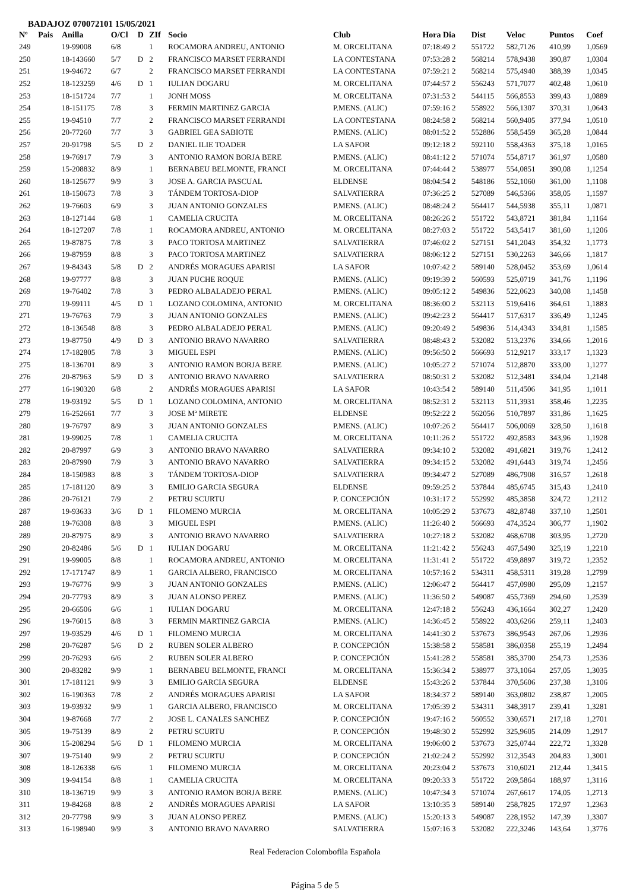BADAJOZ 070072101 15/05/2021
| Nº | Pais | Anilla | O/Cl | D | ZIf | Socio | Club | Hora Dia | Dist | Veloc | Puntos | Coef |
| --- | --- | --- | --- | --- | --- | --- | --- | --- | --- | --- | --- | --- |
| 249 | | 19-99008 | 6/8 | | 1 | ROCAMORA ANDREU, ANTONIO | M. ORCELITANA | 07:18:49 2 | 551722 | 582,7126 | 410,99 | 1,0569 |
| 250 | | 18-143660 | 5/7 | D | 2 | FRANCISCO MARSET FERRANDI | LA CONTESTANA | 07:53:28 2 | 568214 | 578,9438 | 390,87 | 1,0304 |
| 251 | | 19-94672 | 6/7 | | 2 | FRANCISCO MARSET FERRANDI | LA CONTESTANA | 07:59:21 2 | 568214 | 575,4940 | 388,39 | 1,0345 |
| 252 | | 18-123259 | 4/6 | D | 1 | IULIAN DOGARU | M. ORCELITANA | 07:44:57 2 | 556243 | 571,7077 | 402,48 | 1,0610 |
| 253 | | 18-151724 | 7/7 | | 1 | JONH MOSS | M. ORCELITANA | 07:31:53 2 | 544115 | 566,8553 | 399,43 | 1,0889 |
| 254 | | 18-151175 | 7/8 | | 3 | FERMIN MARTINEZ GARCIA | P.MENS. (ALIC) | 07:59:16 2 | 558922 | 566,1307 | 370,31 | 1,0643 |
| 255 | | 19-94510 | 7/7 | | 2 | FRANCISCO MARSET FERRANDI | LA CONTESTANA | 08:24:58 2 | 568214 | 560,9405 | 377,94 | 1,0510 |
| 256 | | 20-77260 | 7/7 | | 3 | GABRIEL GEA SABIOTE | P.MENS. (ALIC) | 08:01:52 2 | 552886 | 558,5459 | 365,28 | 1,0844 |
| 257 | | 20-91798 | 5/5 | D | 2 | DANIEL ILIE TOADER | LA SAFOR | 09:12:18 2 | 592110 | 558,4363 | 375,18 | 1,0165 |
| 258 | | 19-76917 | 7/9 | | 3 | ANTONIO RAMON BORJA BERE | P.MENS. (ALIC) | 08:41:12 2 | 571074 | 554,8717 | 361,97 | 1,0580 |
| 259 | | 15-208832 | 8/9 | | 1 | BERNABEU BELMONTE, FRANCI | M. ORCELITANA | 07:44:44 2 | 538977 | 554,0851 | 390,08 | 1,1254 |
| 260 | | 18-125677 | 9/9 | | 3 | JOSE A. GARCIA PASCUAL | ELDENSE | 08:04:54 2 | 548186 | 552,1060 | 361,00 | 1,1108 |
| 261 | | 18-150673 | 7/8 | | 3 | TÁNDEM TORTOSA-DIOP | SALVATIERRA | 07:36:25 2 | 527089 | 546,5366 | 358,05 | 1,1597 |
| 262 | | 19-76603 | 6/9 | | 3 | JUAN ANTONIO GONZALES | P.MENS. (ALIC) | 08:48:24 2 | 564417 | 544,5938 | 355,11 | 1,0871 |
| 263 | | 18-127144 | 6/8 | | 1 | CAMELIA CRUCITA | M. ORCELITANA | 08:26:26 2 | 551722 | 543,8721 | 381,84 | 1,1164 |
| 264 | | 18-127207 | 7/8 | | 1 | ROCAMORA ANDREU, ANTONIO | M. ORCELITANA | 08:27:03 2 | 551722 | 543,5417 | 381,60 | 1,1206 |
| 265 | | 19-87875 | 7/8 | | 3 | PACO TORTOSA MARTINEZ | SALVATIERRA | 07:46:02 2 | 527151 | 541,2043 | 354,32 | 1,1773 |
| 266 | | 19-87959 | 8/8 | | 3 | PACO TORTOSA MARTINEZ | SALVATIERRA | 08:06:12 2 | 527151 | 530,2263 | 346,66 | 1,1817 |
| 267 | | 19-84343 | 5/8 | D | 2 | ANDRÉS MORAGUES APARISI | LA SAFOR | 10:07:42 2 | 589140 | 528,0452 | 353,69 | 1,0614 |
| 268 | | 19-97777 | 8/8 | | 3 | JUAN PUCHE ROQUE | P.MENS. (ALIC) | 09:19:39 2 | 560593 | 525,0719 | 341,76 | 1,1196 |
| 269 | | 19-76402 | 7/8 | | 3 | PEDRO ALBALADEJO PERAL | P.MENS. (ALIC) | 09:05:12 2 | 549836 | 522,0623 | 340,08 | 1,1458 |
| 270 | | 19-99111 | 4/5 | D | 1 | LOZANO COLOMINA, ANTONIO | M. ORCELITANA | 08:36:00 2 | 532113 | 519,6416 | 364,61 | 1,1883 |
| 271 | | 19-76763 | 7/9 | | 3 | JUAN ANTONIO GONZALES | P.MENS. (ALIC) | 09:42:23 2 | 564417 | 517,6317 | 336,49 | 1,1245 |
| 272 | | 18-136548 | 8/8 | | 3 | PEDRO ALBALADEJO PERAL | P.MENS. (ALIC) | 09:20:49 2 | 549836 | 514,4343 | 334,81 | 1,1585 |
| 273 | | 19-87750 | 4/9 | D | 3 | ANTONIO BRAVO NAVARRO | SALVATIERRA | 08:48:43 2 | 532082 | 513,2376 | 334,66 | 1,2016 |
| 274 | | 17-182805 | 7/8 | | 3 | MIGUEL ESPI | P.MENS. (ALIC) | 09:56:50 2 | 566693 | 512,9217 | 333,17 | 1,1323 |
| 275 | | 18-136701 | 8/9 | | 3 | ANTONIO RAMON BORJA BERE | P.MENS. (ALIC) | 10:05:27 2 | 571074 | 512,8870 | 333,00 | 1,1277 |
| 276 | | 20-87963 | 5/9 | D | 3 | ANTONIO BRAVO NAVARRO | SALVATIERRA | 08:50:31 2 | 532082 | 512,3481 | 334,04 | 1,2148 |
| 277 | | 16-190320 | 6/8 | | 2 | ANDRÉS MORAGUES APARISI | LA SAFOR | 10:43:54 2 | 589140 | 511,4506 | 341,95 | 1,1011 |
| 278 | | 19-93192 | 5/5 | D | 1 | LOZANO COLOMINA, ANTONIO | M. ORCELITANA | 08:52:31 2 | 532113 | 511,3931 | 358,46 | 1,2235 |
| 279 | | 16-252661 | 7/7 | | 3 | JOSE Mª MIRETE | ELDENSE | 09:52:22 2 | 562056 | 510,7897 | 331,86 | 1,1625 |
| 280 | | 19-76797 | 8/9 | | 3 | JUAN ANTONIO GONZALES | P.MENS. (ALIC) | 10:07:26 2 | 564417 | 506,0069 | 328,50 | 1,1618 |
| 281 | | 19-99025 | 7/8 | | 1 | CAMELIA CRUCITA | M. ORCELITANA | 10:11:26 2 | 551722 | 492,8583 | 343,96 | 1,1928 |
| 282 | | 20-87997 | 6/9 | | 3 | ANTONIO BRAVO NAVARRO | SALVATIERRA | 09:34:10 2 | 532082 | 491,6821 | 319,76 | 1,2412 |
| 283 | | 20-87990 | 7/9 | | 3 | ANTONIO BRAVO NAVARRO | SALVATIERRA | 09:34:15 2 | 532082 | 491,6443 | 319,74 | 1,2456 |
| 284 | | 18-150983 | 8/8 | | 3 | TÁNDEM TORTOSA-DIOP | SALVATIERRA | 09:34:47 2 | 527089 | 486,7908 | 316,57 | 1,2618 |
| 285 | | 17-181120 | 8/9 | | 3 | EMILIO GARCIA SEGURA | ELDENSE | 09:59:25 2 | 537844 | 485,6745 | 315,43 | 1,2410 |
| 286 | | 20-76121 | 7/9 | | 2 | PETRU SCURTU | P. CONCEPCIÓN | 10:31:17 2 | 552992 | 485,3858 | 324,72 | 1,2112 |
| 287 | | 19-93633 | 3/6 | D | 1 | FILOMENO MURCIA | M. ORCELITANA | 10:05:29 2 | 537673 | 482,8748 | 337,10 | 1,2501 |
| 288 | | 19-76308 | 8/8 | | 3 | MIGUEL ESPI | P.MENS. (ALIC) | 11:26:40 2 | 566693 | 474,3524 | 306,77 | 1,1902 |
| 289 | | 20-87975 | 8/9 | | 3 | ANTONIO BRAVO NAVARRO | SALVATIERRA | 10:27:18 2 | 532082 | 468,6708 | 303,95 | 1,2720 |
| 290 | | 20-82486 | 5/6 | D | 1 | IULIAN DOGARU | M. ORCELITANA | 11:21:42 2 | 556243 | 467,5490 | 325,19 | 1,2210 |
| 291 | | 19-99005 | 8/8 | | 1 | ROCAMORA ANDREU, ANTONIO | M. ORCELITANA | 11:31:41 2 | 551722 | 459,8897 | 319,72 | 1,2352 |
| 292 | | 17-171747 | 8/9 | | 1 | GARCIA ALBERO, FRANCISCO | M. ORCELITANA | 10:57:16 2 | 534311 | 458,5311 | 319,28 | 1,2799 |
| 293 | | 19-76776 | 9/9 | | 3 | JUAN ANTONIO GONZALES | P.MENS. (ALIC) | 12:06:47 2 | 564417 | 457,0980 | 295,09 | 1,2157 |
| 294 | | 20-77793 | 8/9 | | 3 | JUAN ALONSO PEREZ | P.MENS. (ALIC) | 11:36:50 2 | 549087 | 455,7369 | 294,60 | 1,2539 |
| 295 | | 20-66506 | 6/6 | | 1 | IULIAN DOGARU | M. ORCELITANA | 12:47:18 2 | 556243 | 436,1664 | 302,27 | 1,2420 |
| 296 | | 19-76015 | 8/8 | | 3 | FERMIN MARTINEZ GARCIA | P.MENS. (ALIC) | 14:36:45 2 | 558922 | 403,6266 | 259,11 | 1,2403 |
| 297 | | 19-93529 | 4/6 | D | 1 | FILOMENO MURCIA | M. ORCELITANA | 14:41:30 2 | 537673 | 386,9543 | 267,06 | 1,2936 |
| 298 | | 20-76287 | 5/6 | D | 2 | RUBEN SOLER ALBERO | P. CONCEPCIÓN | 15:38:58 2 | 558581 | 386,0358 | 255,19 | 1,2494 |
| 299 | | 20-76293 | 6/6 | | 2 | RUBEN SOLER ALBERO | P. CONCEPCIÓN | 15:41:28 2 | 558581 | 385,3700 | 254,73 | 1,2536 |
| 300 | | 20-83282 | 9/9 | | 1 | BERNABEU BELMONTE, FRANCI | M. ORCELITANA | 15:36:34 2 | 538977 | 373,1064 | 257,05 | 1,3035 |
| 301 | | 17-181121 | 9/9 | | 3 | EMILIO GARCIA SEGURA | ELDENSE | 15:43:26 2 | 537844 | 370,5606 | 237,38 | 1,3106 |
| 302 | | 16-190363 | 7/8 | | 2 | ANDRÉS MORAGUES APARISI | LA SAFOR | 18:34:37 2 | 589140 | 363,0802 | 238,87 | 1,2005 |
| 303 | | 19-93932 | 9/9 | | 1 | GARCIA ALBERO, FRANCISCO | M. ORCELITANA | 17:05:39 2 | 534311 | 348,3917 | 239,41 | 1,3281 |
| 304 | | 19-87668 | 7/7 | | 2 | JOSE L. CANALES SANCHEZ | P. CONCEPCIÓN | 19:47:16 2 | 560552 | 330,6571 | 217,18 | 1,2701 |
| 305 | | 19-75139 | 8/9 | | 2 | PETRU SCURTU | P. CONCEPCIÓN | 19:48:30 2 | 552992 | 325,9605 | 214,09 | 1,2917 |
| 306 | | 15-208294 | 5/6 | D | 1 | FILOMENO MURCIA | M. ORCELITANA | 19:06:00 2 | 537673 | 325,0744 | 222,72 | 1,3328 |
| 307 | | 19-75140 | 9/9 | | 2 | PETRU SCURTU | P. CONCEPCIÓN | 21:02:24 2 | 552992 | 312,3543 | 204,83 | 1,3001 |
| 308 | | 18-126338 | 6/6 | | 1 | FILOMENO MURCIA | M. ORCELITANA | 20:23:04 2 | 537673 | 310,6021 | 212,44 | 1,3415 |
| 309 | | 19-94154 | 8/8 | | 1 | CAMELIA CRUCITA | M. ORCELITANA | 09:20:33 3 | 551722 | 269,5864 | 188,97 | 1,3116 |
| 310 | | 18-136719 | 9/9 | | 3 | ANTONIO RAMON BORJA BERE | P.MENS. (ALIC) | 10:47:34 3 | 571074 | 267,6617 | 174,05 | 1,2713 |
| 311 | | 19-84268 | 8/8 | | 2 | ANDRÉS MORAGUES APARISI | LA SAFOR | 13:10:35 3 | 589140 | 258,7825 | 172,97 | 1,2363 |
| 312 | | 20-77798 | 9/9 | | 3 | JUAN ALONSO PEREZ | P.MENS. (ALIC) | 15:20:13 3 | 549087 | 228,1952 | 147,39 | 1,3307 |
| 313 | | 16-198940 | 9/9 | | 3 | ANTONIO BRAVO NAVARRO | SALVATIERRA | 15:07:16 3 | 532082 | 222,3246 | 143,64 | 1,3776 |
Real Federacion Colombofila Española
Página 5 de 5